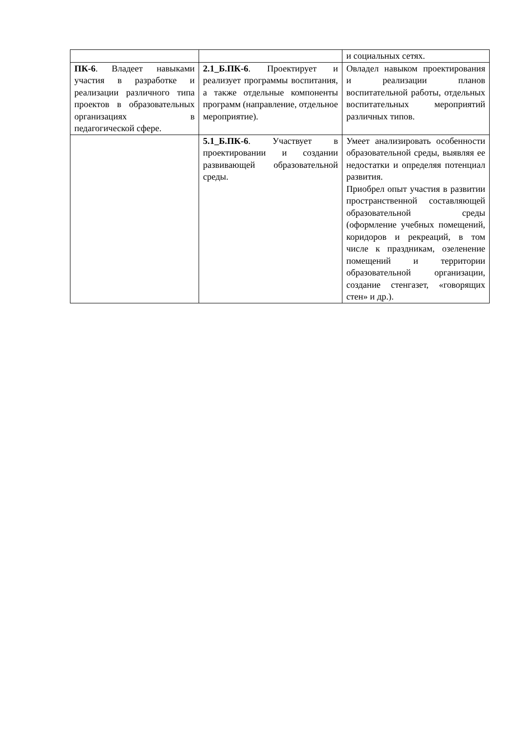| | | и социальных сетях. |
| ПК-6 . Владеет навыками участия в разработке и реализации различного типа проектов в образовательных организациях в педагогической сфере. | 2.1_Б.ПК-6 . Проектирует и реализует программы воспитания, а также отдельные компоненты программ (направление, отдельное мероприятие). | Овладел навыком проектирования и реализации планов воспитательной работы, отдельных воспитательных мероприятий различных типов. |
| | 5.1_Б.ПК-6 . Участвует в проектировании и создании развивающей образовательной среды. | Умеет анализировать особенности образовательной среды, выявляя ее недостатки и определяя потенциал развития. Приобрел опыт участия в развитии пространственной составляющей образовательной среды (оформление учебных помещений, коридоров и рекреаций, в том числе к праздникам, озеленение помещений и территории образовательной организации, создание стенгазет, «говорящих стен» и др.). |